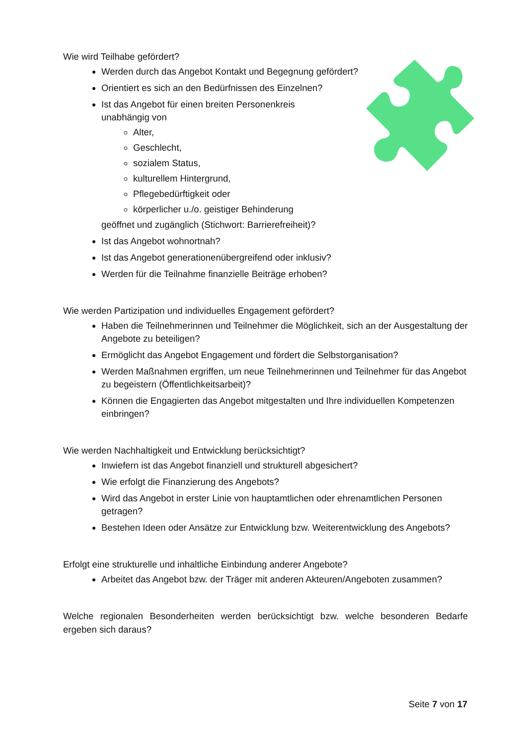Wie wird Teilhabe gefördert?
Werden durch das Angebot Kontakt und Begegnung gefördert?
Orientiert es sich an den Bedürfnissen des Einzelnen?
Ist das Angebot für einen breiten Personenkreis
unabhängig von
Alter,
Geschlecht,
sozialem Status,
kulturellem Hintergrund,
Pflegebedürftigkeit oder
körperlicher u./o. geistiger Behinderung
geöffnet und zugänglich (Stichwort: Barrierefreiheit)?
Ist das Angebot wohnortnah?
Ist das Angebot generationenübergreifend oder inklusiv?
Werden für die Teilnahme finanzielle Beiträge erhoben?
Wie werden Partizipation und individuelles Engagement gefördert?
Haben die Teilnehmerinnen und Teilnehmer die Möglichkeit, sich an der Ausgestaltung der Angebote zu beteiligen?
Ermöglicht das Angebot Engagement und fördert die Selbstorganisation?
Werden Maßnahmen ergriffen, um neue Teilnehmerinnen und Teilnehmer für das Angebot zu begeistern (Öffentlichkeitsarbeit)?
Können die Engagierten das Angebot mitgestalten und Ihre individuellen Kompetenzen einbringen?
Wie werden Nachhaltigkeit und Entwicklung berücksichtigt?
Inwiefern ist das Angebot finanziell und strukturell abgesichert?
Wie erfolgt die Finanzierung des Angebots?
Wird das Angebot in erster Linie von hauptamtlichen oder ehrenamtlichen Personen getragen?
Bestehen Ideen oder Ansätze zur Entwicklung bzw. Weiterentwicklung des Angebots?
Erfolgt eine strukturelle und inhaltliche Einbindung anderer Angebote?
Arbeitet das Angebot bzw. der Träger mit anderen Akteuren/Angeboten zusammen?
Welche regionalen Besonderheiten werden berücksichtigt bzw. welche besonderen Bedarfe ergeben sich daraus?
Seite 7 von 17